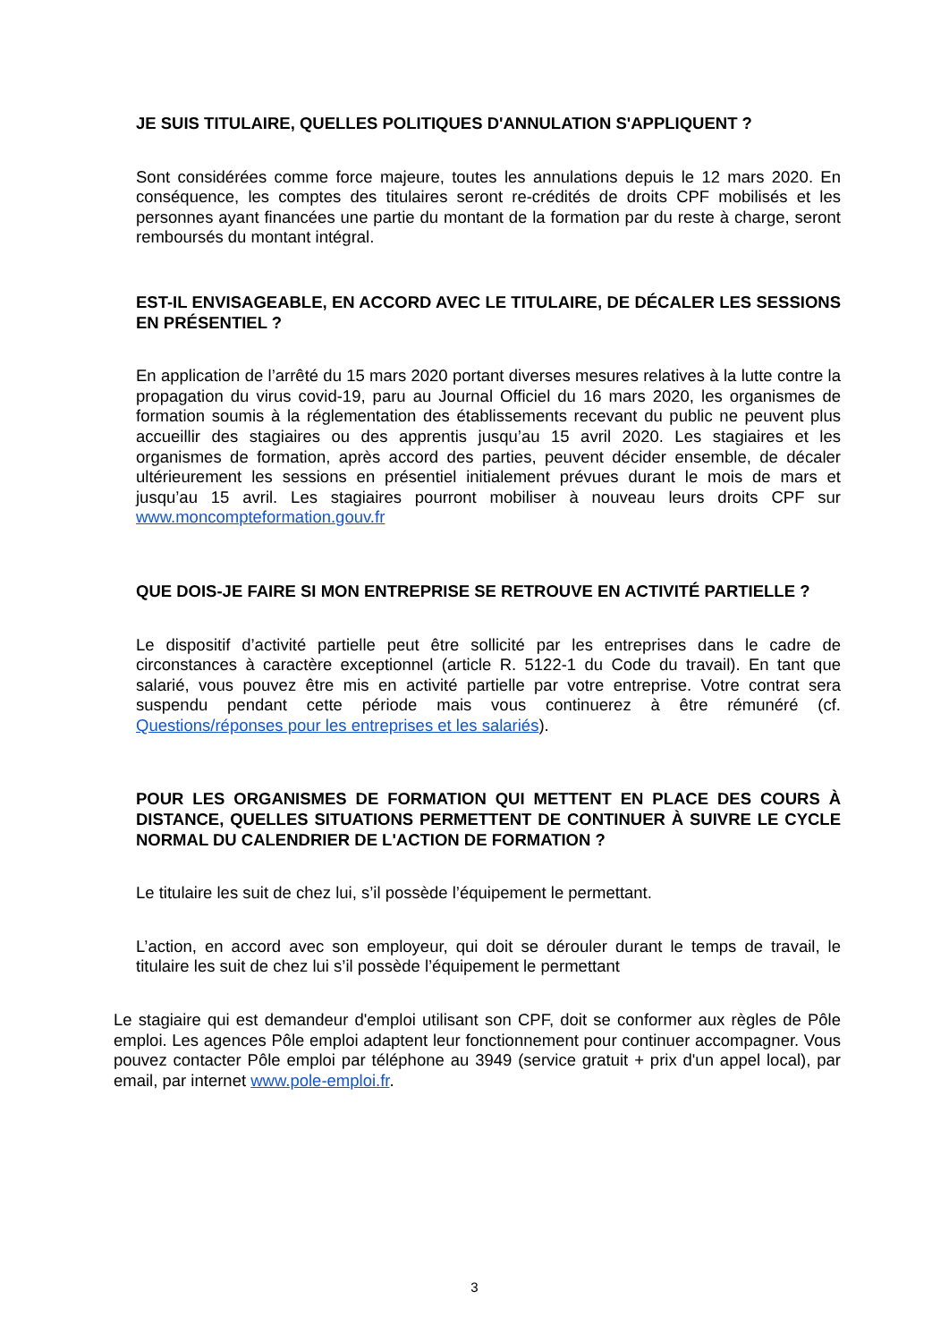JE SUIS TITULAIRE, QUELLES POLITIQUES D'ANNULATION S'APPLIQUENT ?
Sont considérées comme force majeure, toutes les annulations depuis le 12 mars 2020. En conséquence, les comptes des titulaires seront re-crédités de droits CPF mobilisés et les personnes ayant financées une partie du montant de la formation par du reste à charge, seront remboursés du montant intégral.
EST-IL ENVISAGEABLE, EN ACCORD AVEC LE TITULAIRE, DE DÉCALER LES SESSIONS EN PRÉSENTIEL ?
En application de l’arrêté du 15 mars 2020 portant diverses mesures relatives à la lutte contre la propagation du virus covid-19, paru au Journal Officiel du 16 mars 2020, les organismes de formation soumis à la réglementation des établissements recevant du public ne peuvent plus accueillir des stagiaires ou des apprentis jusqu’au 15 avril 2020. Les stagiaires et les organismes de formation, après accord des parties, peuvent décider ensemble, de décaler ultérieurement les sessions en présentiel initialement prévues durant le mois de mars et jusqu’au 15 avril. Les stagiaires pourront mobiliser à nouveau leurs droits CPF sur www.moncompteformation.gouv.fr
QUE DOIS-JE FAIRE SI MON ENTREPRISE SE RETROUVE EN ACTIVITÉ PARTIELLE ?
Le dispositif d’activité partielle peut être sollicité par les entreprises dans le cadre de circonstances à caractère exceptionnel (article R. 5122-1 du Code du travail). En tant que salarié, vous pouvez être mis en activité partielle par votre entreprise. Votre contrat sera suspendu pendant cette période mais vous continuerez à être rémunéré (cf. Questions/réponses pour les entreprises et les salariés).
POUR LES ORGANISMES DE FORMATION QUI METTENT EN PLACE DES COURS À DISTANCE, QUELLES SITUATIONS PERMETTENT DE CONTINUER À SUIVRE LE CYCLE NORMAL DU CALENDRIER DE L'ACTION DE FORMATION ?
Le titulaire les suit de chez lui, s’il possède l’équipement le permettant.
L’action, en accord avec son employeur, qui doit se dérouler durant le temps de travail, le titulaire les suit de chez lui s’il possède l’équipement le permettant
Le stagiaire qui est demandeur d'emploi utilisant son CPF, doit se conformer aux règles de Pôle emploi. Les agences Pôle emploi adaptent leur fonctionnement pour continuer accompagner. Vous pouvez contacter Pôle emploi par téléphone au 3949 (service gratuit + prix d'un appel local), par email, par internet www.pole-emploi.fr.
3